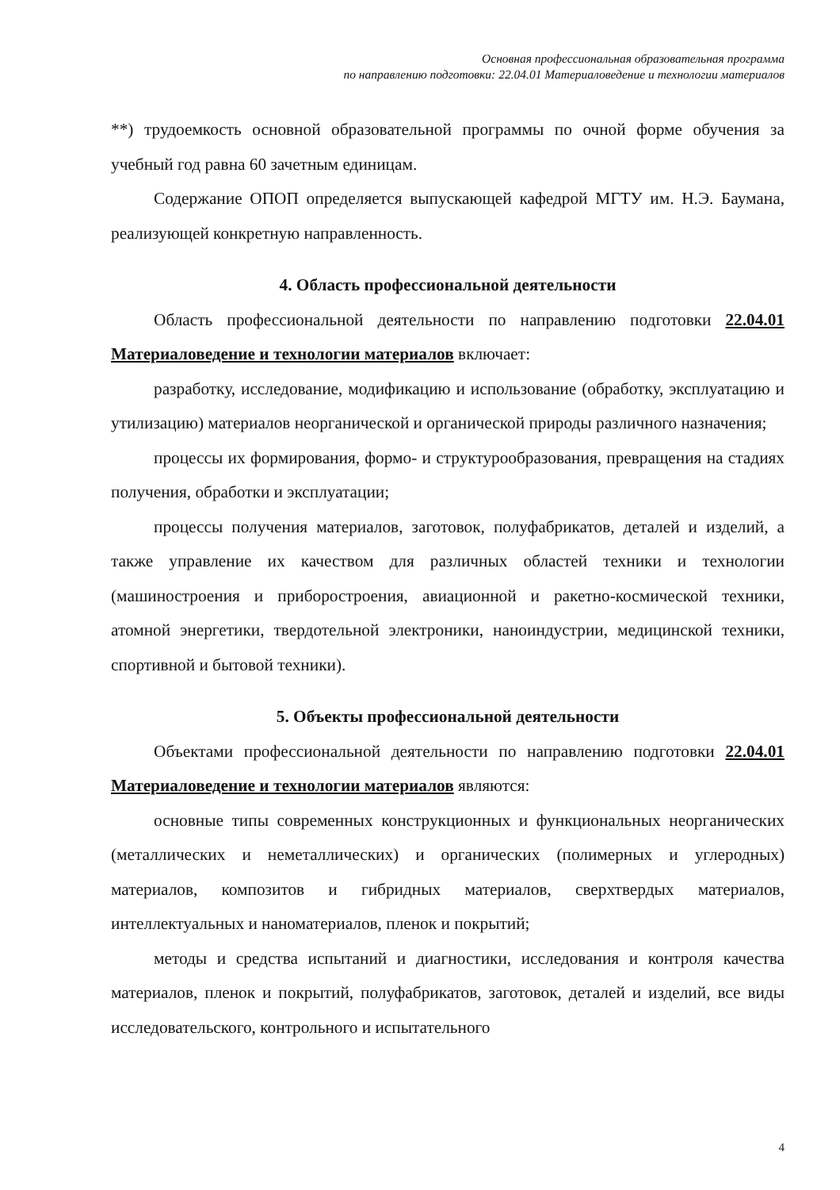Основная профессиональная образовательная программа
по направлению подготовки: 22.04.01 Материаловедение и технологии материалов
**) трудоемкость основной образовательной программы по очной форме обучения за учебный год равна 60 зачетным единицам.
Содержание ОПОП определяется выпускающей кафедрой МГТУ им. Н.Э. Баумана, реализующей конкретную направленность.
4. Область профессиональной деятельности
Область профессиональной деятельности по направлению подготовки 22.04.01 Материаловедение и технологии материалов включает:
разработку, исследование, модификацию и использование (обработку, эксплуатацию и утилизацию) материалов неорганической и органической природы различного назначения;
процессы их формирования, формо- и структурообразования, превращения на стадиях получения, обработки и эксплуатации;
процессы получения материалов, заготовок, полуфабрикатов, деталей и изделий, а также управление их качеством для различных областей техники и технологии (машиностроения и приборостроения, авиационной и ракетно-космической техники, атомной энергетики, твердотельной электроники, наноиндустрии, медицинской техники, спортивной и бытовой техники).
5. Объекты профессиональной деятельности
Объектами профессиональной деятельности по направлению подготовки 22.04.01 Материаловедение и технологии материалов являются:
основные типы современных конструкционных и функциональных неорганических (металлических и неметаллических) и органических (полимерных и углеродных) материалов, композитов и гибридных материалов, сверхтвердых материалов, интеллектуальных и наноматериалов, пленок и покрытий;
методы и средства испытаний и диагностики, исследования и контроля качества материалов, пленок и покрытий, полуфабрикатов, заготовок, деталей и изделий, все виды исследовательского, контрольного и испытательного
4